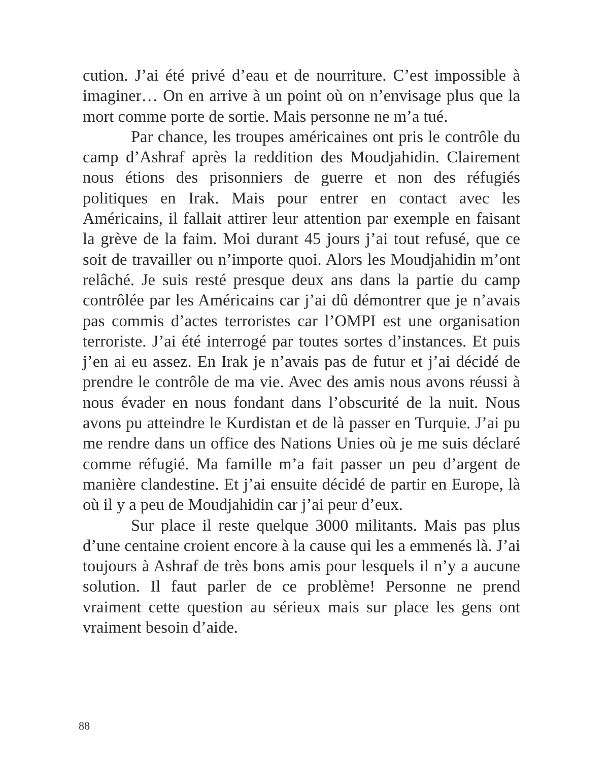cution. J’ai été privé d’eau et de nourriture. C’est impossible à imaginer… On en arrive à un point où on n’envisage plus que la mort comme porte de sortie. Mais personne ne m’a tué.
Par chance, les troupes américaines ont pris le contrôle du camp d’Ashraf après la reddition des Moudjahidin. Clairement nous étions des prisonniers de guerre et non des réfugiés politiques en Irak. Mais pour entrer en contact avec les Américains, il fallait attirer leur attention par exemple en faisant la grève de la faim. Moi durant 45 jours j’ai tout refusé, que ce soit de travailler ou n’importe quoi. Alors les Moudjahidin m’ont relâché. Je suis resté presque deux ans dans la partie du camp contrôlée par les Américains car j’ai dû démontrer que je n’avais pas commis d’actes terroristes car l’OMPI est une organisation terroriste. J’ai été interrogé par toutes sortes d’instances. Et puis j’en ai eu assez. En Irak je n’avais pas de futur et j’ai décidé de prendre le contrôle de ma vie. Avec des amis nous avons réussi à nous évader en nous fondant dans l’obscurité de la nuit. Nous avons pu atteindre le Kurdistan et de là passer en Turquie. J’ai pu me rendre dans un office des Nations Unies où je me suis déclaré comme réfugié. Ma famille m’a fait passer un peu d’argent de manière clandestine. Et j’ai ensuite décidé de partir en Europe, là où il y a peu de Moudjahidin car j’ai peur d’eux.
Sur place il reste quelque 3000 militants. Mais pas plus d’une centaine croient encore à la cause qui les a emmenés là. J’ai toujours à Ashraf de très bons amis pour lesquels il n’y a aucune solution. Il faut parler de ce problème! Personne ne prend vraiment cette question au sérieux mais sur place les gens ont vraiment besoin d’aide.
88